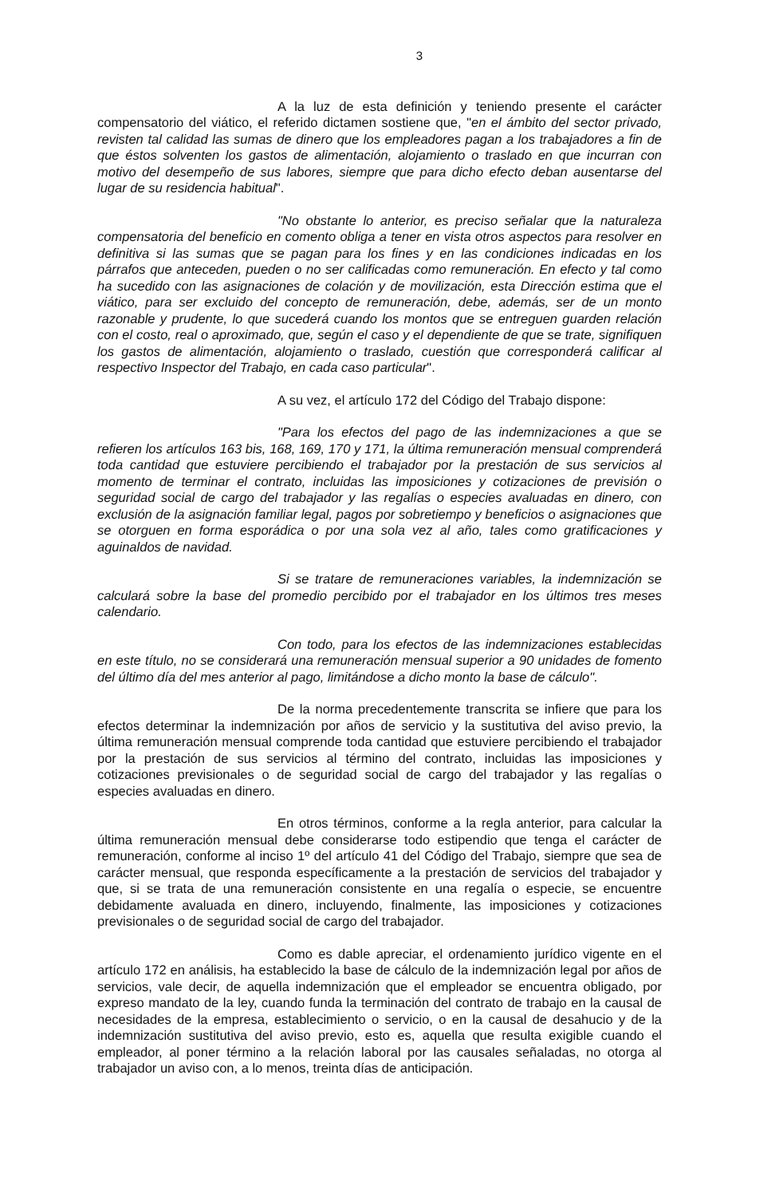3
A la luz de esta definición y teniendo presente el carácter compensatorio del viático, el referido dictamen sostiene que, "en el ámbito del sector privado, revisten tal calidad las sumas de dinero que los empleadores pagan a los trabajadores a fin de que éstos solventen los gastos de alimentación, alojamiento o traslado en que incurran con motivo del desempeño de sus labores, siempre que para dicho efecto deban ausentarse del lugar de su residencia habitual".
"No obstante lo anterior, es preciso señalar que la naturaleza compensatoria del beneficio en comento obliga a tener en vista otros aspectos para resolver en definitiva si las sumas que se pagan para los fines y en las condiciones indicadas en los párrafos que anteceden, pueden o no ser calificadas como remuneración. En efecto y tal como ha sucedido con las asignaciones de colación y de movilización, esta Dirección estima que el viático, para ser excluido del concepto de remuneración, debe, además, ser de un monto razonable y prudente, lo que sucederá cuando los montos que se entreguen guarden relación con el costo, real o aproximado, que, según el caso y el dependiente de que se trate, signifiquen los gastos de alimentación, alojamiento o traslado, cuestión que corresponderá calificar al respectivo Inspector del Trabajo, en cada caso particular".
A su vez, el artículo 172 del Código del Trabajo dispone:
"Para los efectos del pago de las indemnizaciones a que se refieren los artículos 163 bis, 168, 169, 170 y 171, la última remuneración mensual comprenderá toda cantidad que estuviere percibiendo el trabajador por la prestación de sus servicios al momento de terminar el contrato, incluidas las imposiciones y cotizaciones de previsión o seguridad social de cargo del trabajador y las regalías o especies avaluadas en dinero, con exclusión de la asignación familiar legal, pagos por sobretiempo y beneficios o asignaciones que se otorguen en forma esporádica o por una sola vez al año, tales como gratificaciones y aguinaldos de navidad.
Si se tratare de remuneraciones variables, la indemnización se calculará sobre la base del promedio percibido por el trabajador en los últimos tres meses calendario.
Con todo, para los efectos de las indemnizaciones establecidas en este título, no se considerará una remuneración mensual superior a 90 unidades de fomento del último día del mes anterior al pago, limitándose a dicho monto la base de cálculo".
De la norma precedentemente transcrita se infiere que para los efectos determinar la indemnización por años de servicio y la sustitutiva del aviso previo, la última remuneración mensual comprende toda cantidad que estuviere percibiendo el trabajador por la prestación de sus servicios al término del contrato, incluidas las imposiciones y cotizaciones previsionales o de seguridad social de cargo del trabajador y las regalías o especies avaluadas en dinero.
En otros términos, conforme a la regla anterior, para calcular la última remuneración mensual debe considerarse todo estipendio que tenga el carácter de remuneración, conforme al inciso 1º del artículo 41 del Código del Trabajo, siempre que sea de carácter mensual, que responda específicamente a la prestación de servicios del trabajador y que, si se trata de una remuneración consistente en una regalía o especie, se encuentre debidamente avaluada en dinero, incluyendo, finalmente, las imposiciones y cotizaciones previsionales o de seguridad social de cargo del trabajador.
Como es dable apreciar, el ordenamiento jurídico vigente en el artículo 172 en análisis, ha establecido la base de cálculo de la indemnización legal por años de servicios, vale decir, de aquella indemnización que el empleador se encuentra obligado, por expreso mandato de la ley, cuando funda la terminación del contrato de trabajo en la causal de necesidades de la empresa, establecimiento o servicio, o en la causal de desahucio y de la indemnización sustitutiva del aviso previo, esto es, aquella que resulta exigible cuando el empleador, al poner término a la relación laboral por las causales señaladas, no otorga al trabajador un aviso con, a lo menos, treinta días de anticipación.